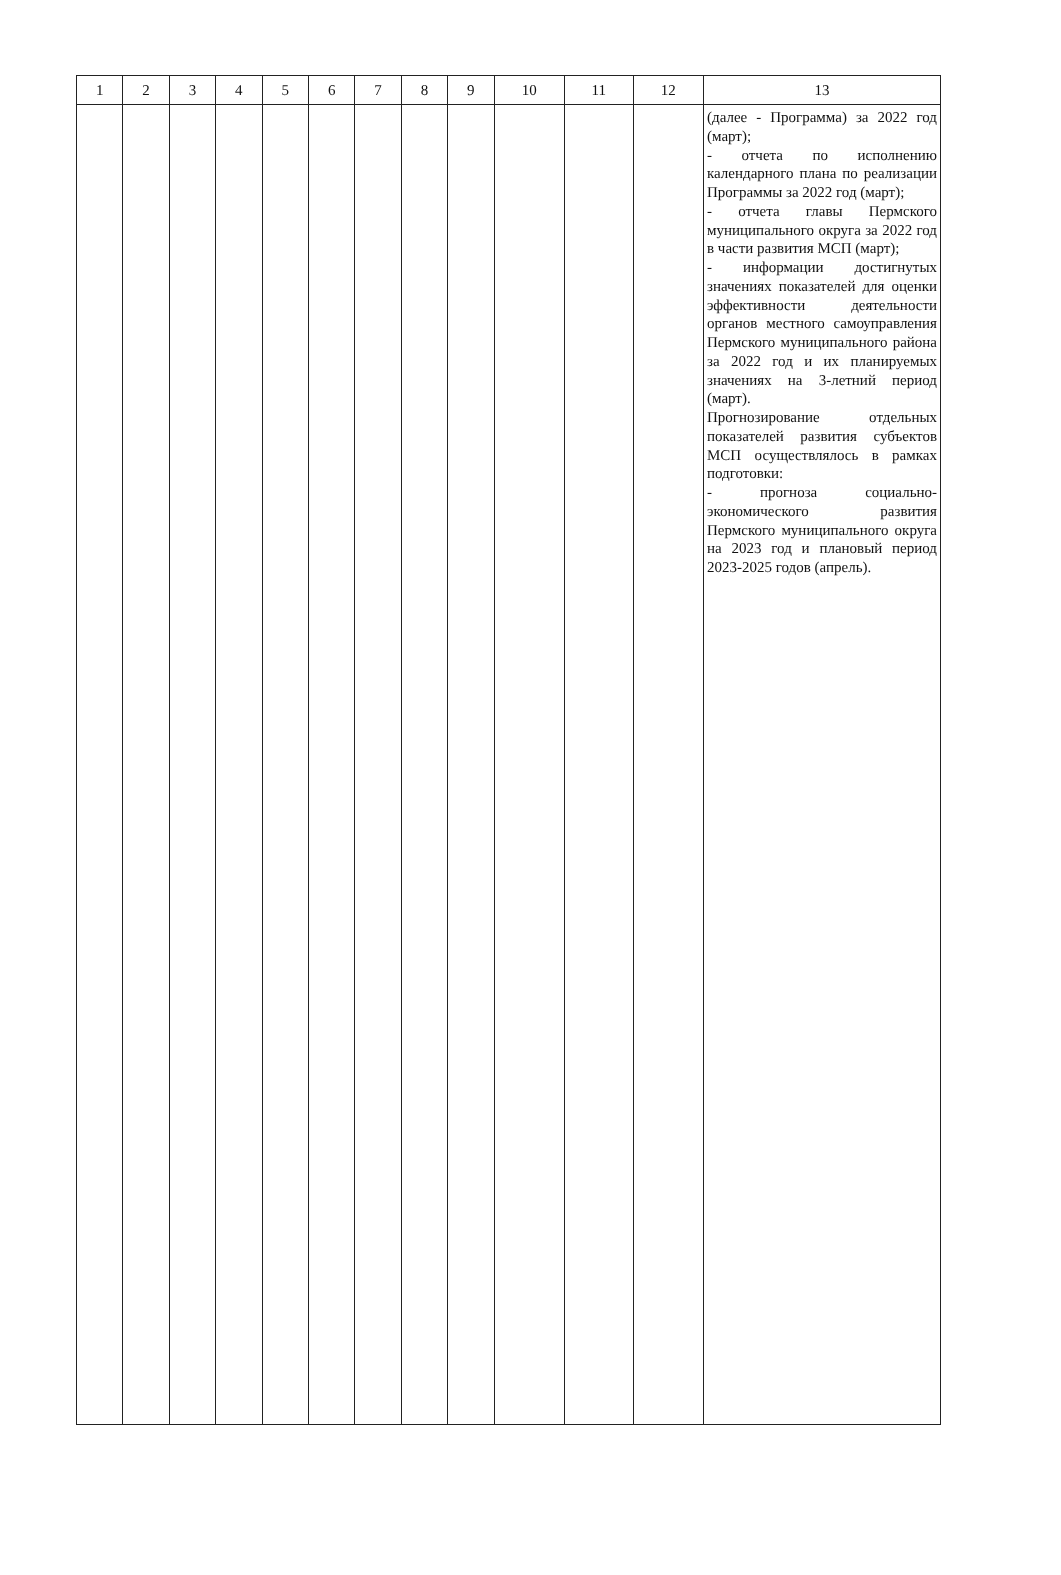| 1 | 2 | 3 | 4 | 5 | 6 | 7 | 8 | 9 | 10 | 11 | 12 | 13 |
| --- | --- | --- | --- | --- | --- | --- | --- | --- | --- | --- | --- | --- |
| | | | | | | | | | | | | (далее - Программа) за 2022 год (март); - отчета по исполнению календарного плана по реализации Программы за 2022 год (март); - отчета главы Пермского муниципального округа за 2022 год в части развития МСП (март); - информации достигнутых значениях показателей для оценки эффективности деятельности органов местного самоуправления Пермского муниципального района за 2022 год и их планируемых значениях на 3-летний период (март). Прогнозирование отдельных показателей развития субъектов МСП осуществлялось в рамках подготовки: - прогноза социально-экономического развития Пермского муниципального округа на 2023 год и плановый период 2023-2025 годов (апрель). |